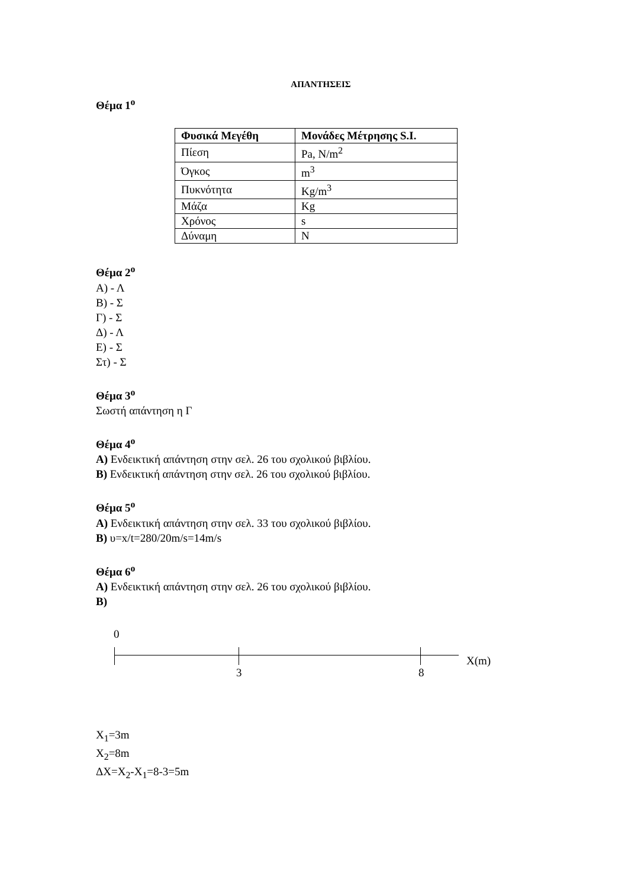ΑΠΑΝΤΗΣΕΙΣ
Θέμα 1<sup>ο</sup>
| Φυσικά Μεγέθη | Μονάδες Μέτρησης S.I. |
| --- | --- |
| Πίεση | Pa, N/m<sup>2</sup> |
| Όγκος | m<sup>3</sup> |
| Πυκνότητα | Kg/m<sup>3</sup> |
| Μάζα | Kg |
| Χρόνος | s |
| Δύναμη | N |
Θέμα 2<sup>ο</sup>
Α) - Λ
Β) - Σ
Γ) - Σ
Δ) - Λ
Ε) - Σ
Στ) - Σ
Θέμα 3<sup>ο</sup>
Σωστή απάντηση η Γ
Θέμα 4<sup>ο</sup>
Α) Ενδεικτική απάντηση στην σελ. 26 του σχολικού βιβλίου.
Β) Ενδεικτική απάντηση στην σελ. 26 του σχολικού βιβλίου.
Θέμα 5<sup>ο</sup>
Α) Ενδεικτική απάντηση στην σελ. 33 του σχολικού βιβλίου.
Β) υ=x/t=280/20m/s=14m/s
Θέμα 6<sup>ο</sup>
Α) Ενδεικτική απάντηση στην σελ. 26 του σχολικού βιβλίου.
Β)
0
3 8
X(m)
X<sub>1</sub>=3m
X<sub>2</sub>=8m
ΔX=X<sub>2</sub>-X<sub>1</sub>=8-3=5m